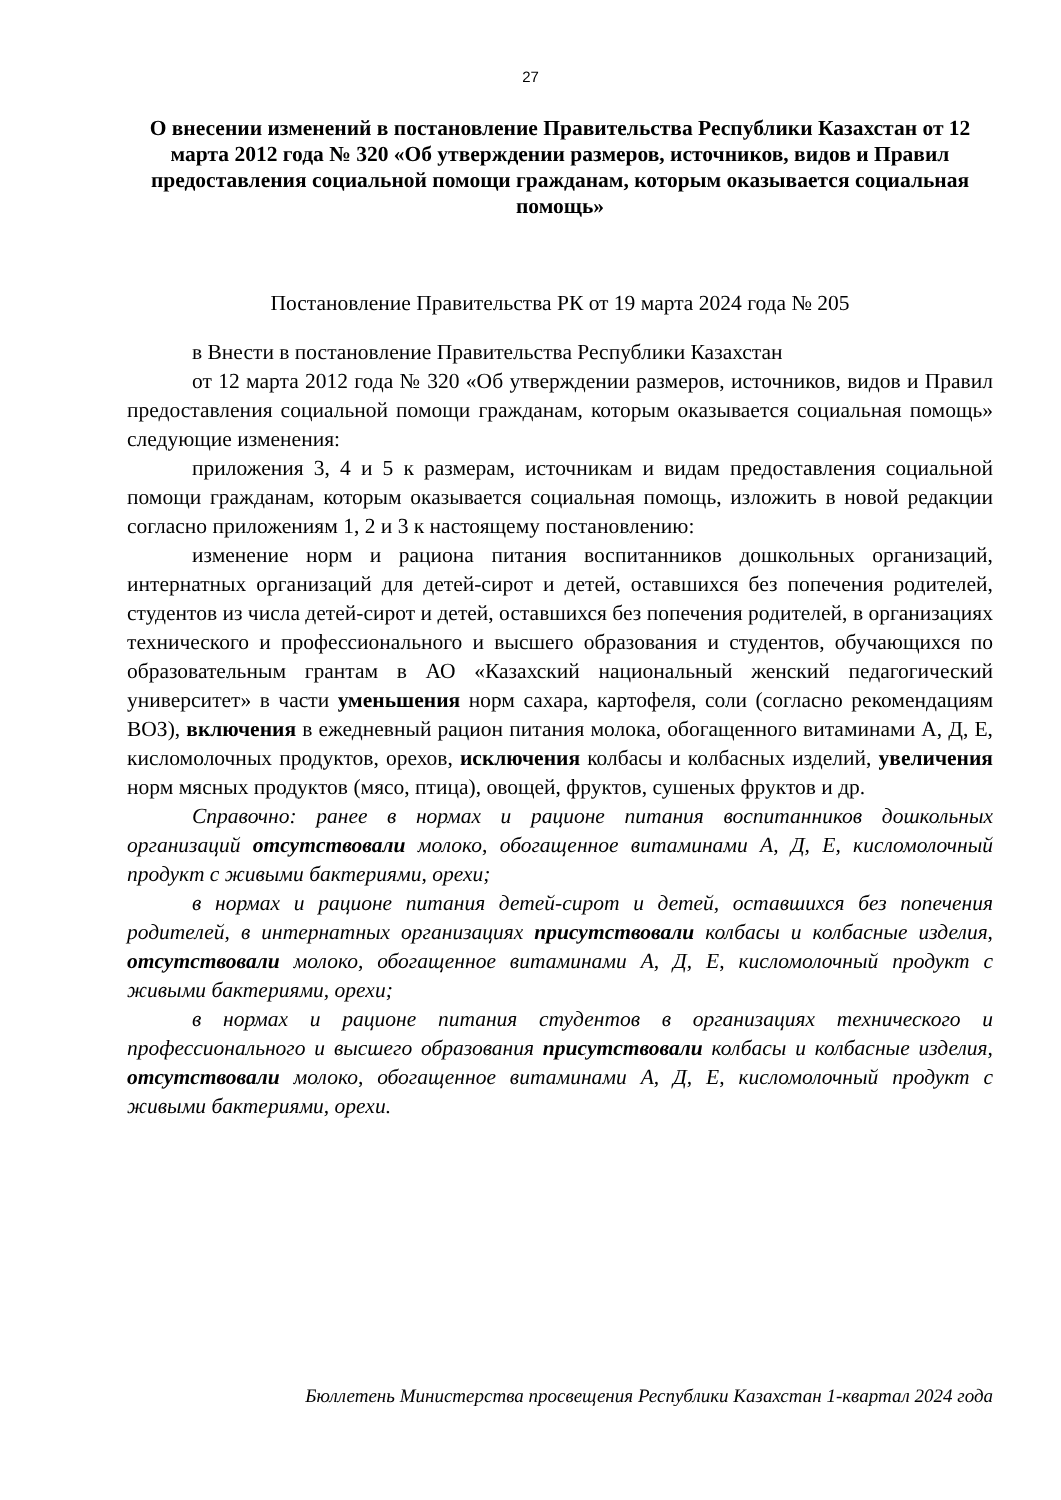27
О внесении изменений в постановление Правительства Республики Казахстан от 12 марта 2012 года № 320 «Об утверждении размеров, источников, видов и Правил предоставления социальной помощи гражданам, которым оказывается социальная помощь»
Постановление Правительства РК от 19 марта 2024 года № 205
в Внести в постановление Правительства Республики Казахстан
от 12 марта 2012 года № 320 «Об утверждении размеров, источников, видов и Правил предоставления социальной помощи гражданам, которым оказывается социальная помощь» следующие изменения:
приложения 3, 4 и 5 к размерам, источникам и видам предоставления социальной помощи гражданам, которым оказывается социальная помощь, изложить в новой редакции согласно приложениям 1, 2 и 3 к настоящему постановлению:
изменение норм и рациона питания воспитанников дошкольных организаций, интернатных организаций для детей-сирот и детей, оставшихся без попечения родителей, студентов из числа детей-сирот и детей, оставшихся без попечения родителей, в организациях технического и профессионального и высшего образования и студентов, обучающихся по образовательным грантам в АО «Казахский национальный женский педагогический университет» в части уменьшения норм сахара, картофеля, соли (согласно рекомендациям ВОЗ), включения в ежедневный рацион питания молока, обогащенного витаминами А, Д, Е, кисломолочных продуктов, орехов, исключения колбасы и колбасных изделий, увеличения норм мясных продуктов (мясо, птица), овощей, фруктов, сушеных фруктов и др.
Справочно: ранее в нормах и рационе питания воспитанников дошкольных организаций отсутствовали молоко, обогащенное витаминами А, Д, Е, кисломолочный продукт с живыми бактериями, орехи;
в нормах и рационе питания детей-сирот и детей, оставшихся без попечения родителей, в интернатных организациях присутствовали колбасы и колбасные изделия, отсутствовали молоко, обогащенное витаминами А, Д, Е, кисломолочный продукт с живыми бактериями, орехи;
в нормах и рационе питания студентов в организациях технического и профессионального и высшего образования присутствовали колбасы и колбасные изделия, отсутствовали молоко, обогащенное витаминами А, Д, Е, кисломолочный продукт с живыми бактериями, орехи.
Бюллетень Министерства просвещения Республики Казахстан 1-квартал 2024 года